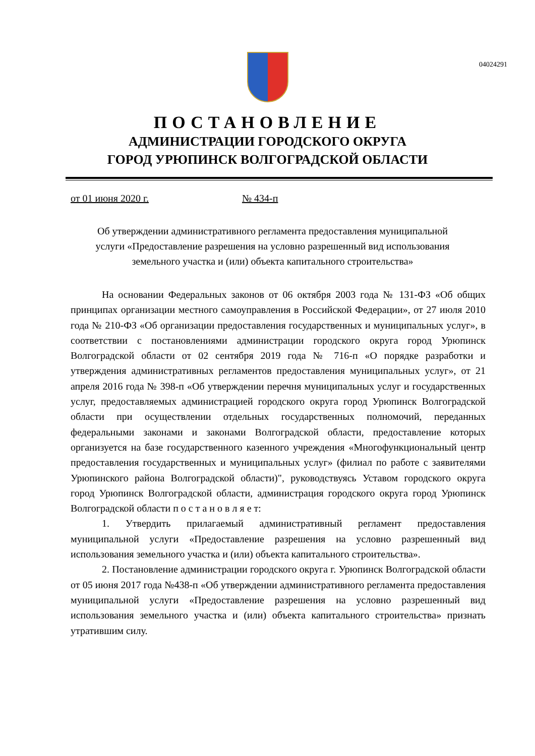04024291
ПОСТАНОВЛЕНИЕ
АДМИНИСТРАЦИИ ГОРОДСКОГО ОКРУГА
ГОРОД УРЮПИНСК ВОЛГОГРАДСКОЙ ОБЛАСТИ
от 01 июня 2020 г. № 434-п
Об утверждении административного регламента предоставления муниципальной услуги «Предоставление разрешения на условно разрешенный вид использования земельного участка и (или) объекта капитального строительства»
На основании Федеральных законов от 06 октября 2003 года № 131-ФЗ «Об общих принципах организации местного самоуправления в Российской Федерации», от 27 июля 2010 года № 210-ФЗ «Об организации предоставления государственных и муниципальных услуг», в соответствии с постановлениями администрации городского округа город Урюпинск Волгоградской области от 02 сентября 2019 года № 716-п «О порядке разработки и утверждения административных регламентов предоставления муниципальных услуг», от 21 апреля 2016 года № 398-п «Об утверждении перечня муниципальных услуг и государственных услуг, предоставляемых администрацией городского округа город Урюпинск Волгоградской области при осуществлении отдельных государственных полномочий, переданных федеральными законами и законами Волгоградской области, предоставление которых организуется на базе государственного казенного учреждения «Многофункциональный центр предоставления государственных и муниципальных услуг» (филиал по работе с заявителями Урюпинского района Волгоградской области)", руководствуясь Уставом городского округа город Урюпинск Волгоградской области, администрация городского округа город Урюпинск Волгоградской области п о с т а н о в л я е т:
1. Утвердить прилагаемый административный регламент предоставления муниципальной услуги «Предоставление разрешения на условно разрешенный вид использования земельного участка и (или) объекта капитального строительства».
2. Постановление администрации городского округа г. Урюпинск Волгоградской области от 05 июня 2017 года №438-п «Об утверждении административного регламента предоставления муниципальной услуги «Предоставление разрешения на условно разрешенный вид использования земельного участка и (или) объекта капитального строительства» признать утратившим силу.